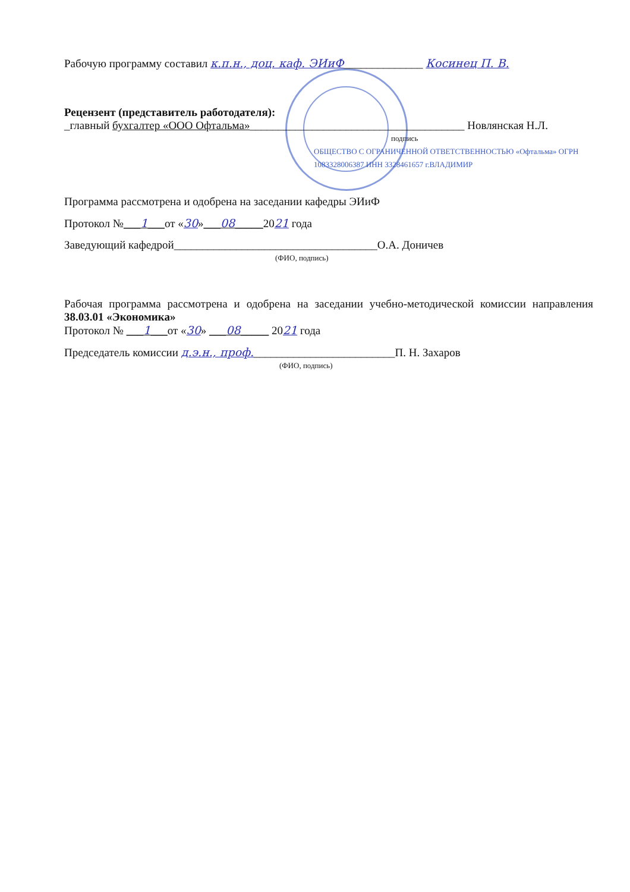Рабочую программу составил к.п.н., доц. каф. ЭИиФ______________ Косинец П. В.
Рецензент (представитель работодателя):
_главный бухгалтер «ООО Офтальма»______________________________________ Новлянская Н.Л.
подпись
ОБЩЕСТВО С ОГРАНИЧЕННОЙ ОТВЕТСТВЕННОСТЬЮ «Офтальма» ОГРН 1083328006387 ИНН 3328461657 г.ВЛАДИМИР
Программа рассмотрена и одобрена на заседании кафедры ЭИиФ
Протокол №___1___от «30»___08_____2021 года
Заведующий кафедрой____________________________________О.А. Доничев
(ФИО, подпись)
Рабочая программа рассмотрена и одобрена на заседании учебно-методической комиссии направления 38.03.01 «Экономика»
Протокол № ___1___от «30» ___08_____ 2021 года
Председатель комиссии д.э.н., проф._________________________П. Н. Захаров
(ФИО, подпись)